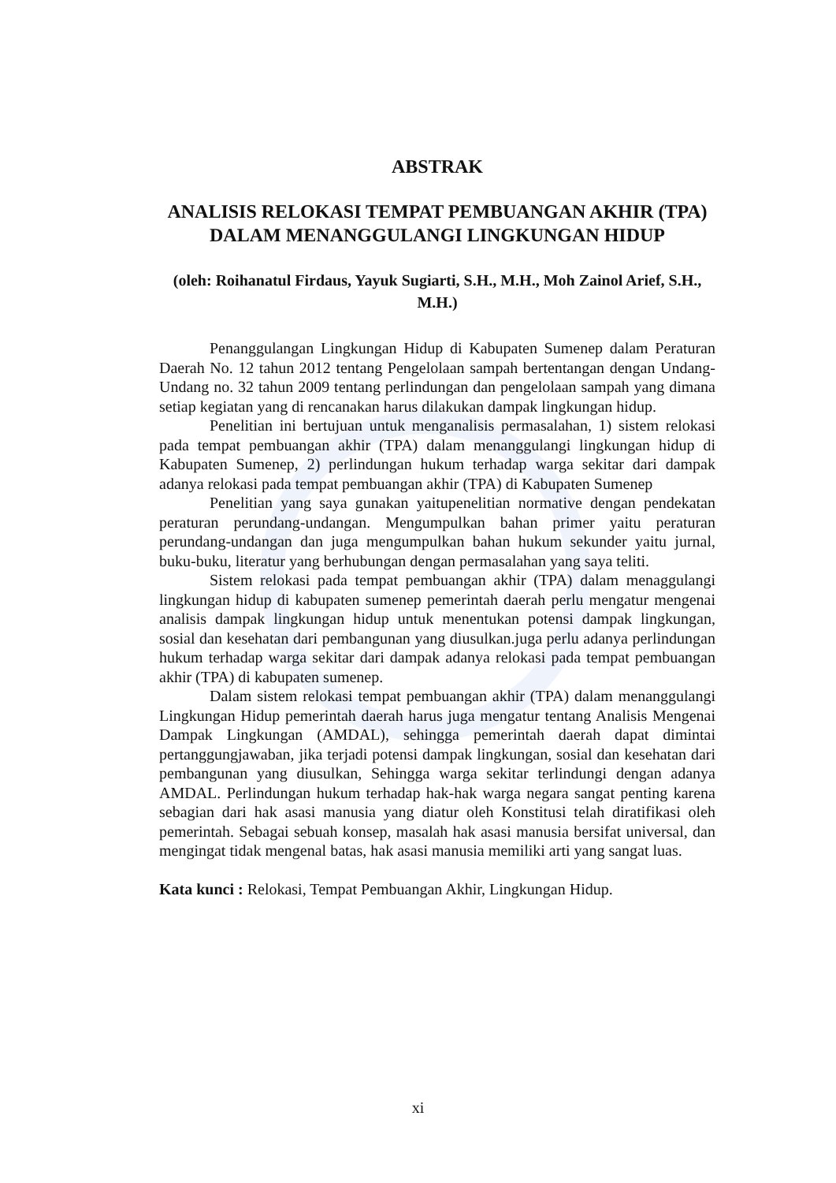ABSTRAK
ANALISIS RELOKASI TEMPAT PEMBUANGAN AKHIR (TPA) DALAM MENANGGULANGI LINGKUNGAN HIDUP
(oleh: Roihanatul Firdaus, Yayuk Sugiarti, S.H., M.H., Moh Zainol Arief, S.H., M.H.)
Penanggulangan Lingkungan Hidup di Kabupaten Sumenep dalam Peraturan Daerah No. 12 tahun 2012 tentang Pengelolaan sampah bertentangan dengan Undang-Undang no. 32 tahun 2009 tentang perlindungan dan pengelolaan sampah yang dimana setiap kegiatan yang di rencanakan harus dilakukan dampak lingkungan hidup.
Penelitian ini bertujuan untuk menganalisis permasalahan, 1) sistem relokasi pada tempat pembuangan akhir (TPA) dalam menanggulangi lingkungan hidup di Kabupaten Sumenep, 2) perlindungan hukum terhadap warga sekitar dari dampak adanya relokasi pada tempat pembuangan akhir (TPA) di Kabupaten Sumenep
Penelitian yang saya gunakan yaitupenelitian normative dengan pendekatan peraturan perundang-undangan. Mengumpulkan bahan primer yaitu peraturan perundang-undangan dan juga mengumpulkan bahan hukum sekunder yaitu jurnal, buku-buku, literatur yang berhubungan dengan permasalahan yang saya teliti.
Sistem relokasi pada tempat pembuangan akhir (TPA) dalam menaggulangi lingkungan hidup di kabupaten sumenep pemerintah daerah perlu mengatur mengenai analisis dampak lingkungan hidup untuk menentukan potensi dampak lingkungan, sosial dan kesehatan dari pembangunan yang diusulkan.juga perlu adanya perlindungan hukum terhadap warga sekitar dari dampak adanya relokasi pada tempat pembuangan akhir (TPA) di kabupaten sumenep.
Dalam sistem relokasi tempat pembuangan akhir (TPA) dalam menanggulangi Lingkungan Hidup pemerintah daerah harus juga mengatur tentang Analisis Mengenai Dampak Lingkungan (AMDAL), sehingga pemerintah daerah dapat dimintai pertanggungjawaban, jika terjadi potensi dampak lingkungan, sosial dan kesehatan dari pembangunan yang diusulkan, Sehingga warga sekitar terlindungi dengan adanya AMDAL. Perlindungan hukum terhadap hak-hak warga negara sangat penting karena sebagian dari hak asasi manusia yang diatur oleh Konstitusi telah diratifikasi oleh pemerintah. Sebagai sebuah konsep, masalah hak asasi manusia bersifat universal, dan mengingat tidak mengenal batas, hak asasi manusia memiliki arti yang sangat luas.
Kata kunci : Relokasi, Tempat Pembuangan Akhir, Lingkungan Hidup.
xi